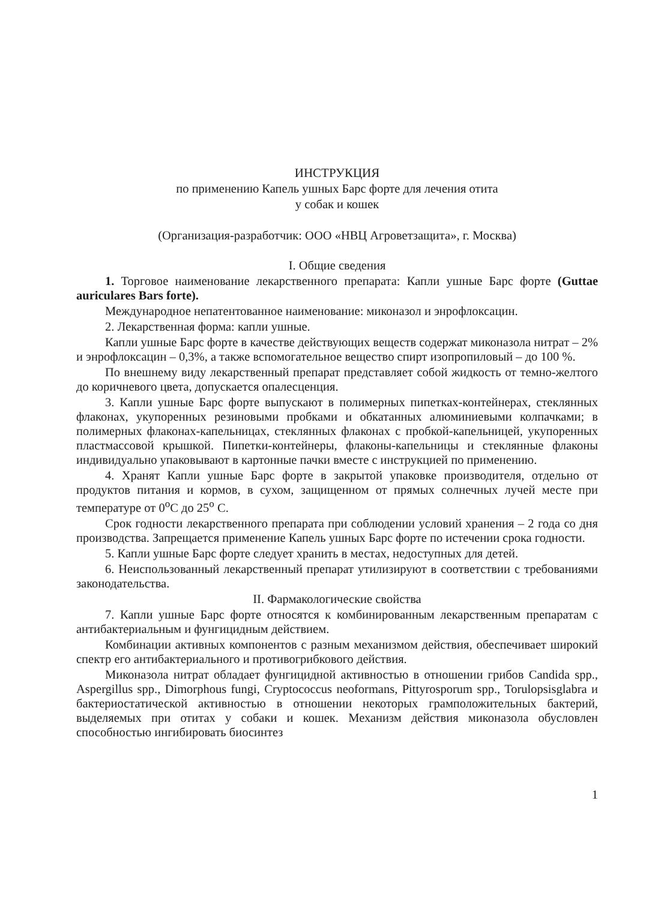ИНСТРУКЦИЯ
по применению Капель ушных Барс форте для лечения отита
у собак и кошек
(Организация-разработчик: ООО «НВЦ Агроветзащита», г. Москва)
I. Общие сведения
1. Торговое наименование лекарственного препарата: Капли ушные Барс форте (Guttae auriculares Bars forte).
Международное непатентованное наименование: миконазол и энрофлоксацин.
2. Лекарственная форма: капли ушные.
Капли ушные Барс форте в качестве действующих веществ содержат миконазола нитрат – 2% и энрофлоксацин – 0,3%, а также вспомогательное вещество спирт изопропиловый – до 100 %.
По внешнему виду лекарственный препарат представляет собой жидкость от темно-желтого до коричневого цвета, допускается опалесценция.
3. Капли ушные Барс форте выпускают в полимерных пипетках-контейнерах, стеклянных флаконах, укупоренных резиновыми пробками и обкатанных алюминиевыми колпачками; в полимерных флаконах-капельницах, стеклянных флаконах с пробкой-капельницей, укупоренных пластмассовой крышкой. Пипетки-контейнеры, флаконы-капельницы и стеклянные флаконы индивидуально упаковывают в картонные пачки вместе с инструкцией по применению.
4. Хранят Капли ушные Барс форте в закрытой упаковке производителя, отдельно от продуктов питания и кормов, в сухом, защищенном от прямых солнечных лучей месте при температуре от 0<sup>о</sup>С до 25<sup>о</sup> С.
Срок годности лекарственного препарата при соблюдении условий хранения – 2 года со дня производства. Запрещается применение Капель ушных Барс форте по истечении срока годности.
5. Капли ушные Барс форте следует хранить в местах, недоступных для детей.
6. Неиспользованный лекарственный препарат утилизируют в соответствии с требованиями законодательства.
II. Фармакологические свойства
7. Капли ушные Барс форте относятся к комбинированным лекарственным препаратам с антибактериальным и фунгицидным действием.
Комбинации активных компонентов с разным механизмом действия, обеспечивает широкий спектр его антибактериального и противогрибкового действия.
Миконазола нитрат обладает фунгицидной активностью в отношении грибов Candida spp., Aspergillus spp., Dimorphous fungi, Cryptococcus neoformans, Pittyrosporum spp., Torulopsisglabra и бактериостатической активностью в отношении некоторых грамположительных бактерий, выделяемых при отитах у собаки и кошек. Механизм действия миконазола обусловлен способностью ингибировать биосинтез
1